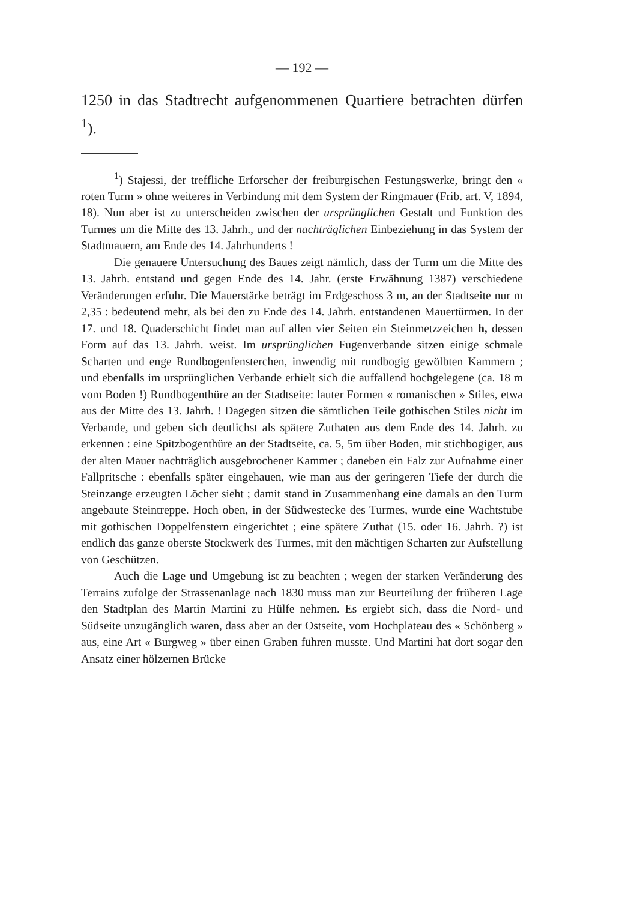— 192 —
1250 in das Stadtrecht aufgenommenen Quartiere betrachten dürfen <sup>1</sup>).
<sup>1</sup>) Stajessi, der treffliche Erforscher der freiburgischen Festungswerke, bringt den « roten Turm » ohne weiteres in Verbindung mit dem System der Ringmauer (Frib. art. V, 1894, 18). Nun aber ist zu unterscheiden zwischen der ursprünglichen Gestalt und Funktion des Turmes um die Mitte des 13. Jahrh., und der nachträglichen Einbeziehung in das System der Stadtmauern, am Ende des 14. Jahrhunderts !
Die genauere Untersuchung des Baues zeigt nämlich, dass der Turm um die Mitte des 13. Jahrh. entstand und gegen Ende des 14. Jahr. (erste Erwähnung 1387) verschiedene Veränderungen erfuhr. Die Mauerstärke beträgt im Erdgeschoss 3 m, an der Stadtseite nur m 2,35 : bedeutend mehr, als bei den zu Ende des 14. Jahrh. entstandenen Mauertürmen. In der 17. und 18. Quaderschicht findet man auf allen vier Seiten ein Steinmetzzeichen h, dessen Form auf das 13. Jahrh. weist. Im ursprünglichen Fugenverbande sitzen einige schmale Scharten und enge Rundbogenfensterchen, inwendig mit rundbogig gewölbten Kammern ; und ebenfalls im ursprünglichen Verbande erhielt sich die auffallend hochgelegene (ca. 18 m vom Boden !) Rundbogenthüre an der Stadtseite: lauter Formen « romanischen » Stiles, etwa aus der Mitte des 13. Jahrh. ! Dagegen sitzen die sämtlichen Teile gothischen Stiles nicht im Verbande, und geben sich deutlichst als spätere Zuthaten aus dem Ende des 14. Jahrh. zu erkennen : eine Spitzbogenthüre an der Stadtseite, ca. 5, 5m über Boden, mit stichbogiger, aus der alten Mauer nachträglich ausgebrochener Kammer ; daneben ein Falz zur Aufnahme einer Fallpritsche : ebenfalls später eingehauen, wie man aus der geringeren Tiefe der durch die Steinzange erzeugten Löcher sieht ; damit stand in Zusammenhang eine damals an den Turm angebaute Steintreppe. Hoch oben, in der Südwestecke des Turmes, wurde eine Wachtstube mit gothischen Doppelfenstern eingerichtet ; eine spätere Zuthat (15. oder 16. Jahrh. ?) ist endlich das ganze oberste Stockwerk des Turmes, mit den mächtigen Scharten zur Aufstellung von Geschützen.
Auch die Lage und Umgebung ist zu beachten ; wegen der starken Veränderung des Terrains zufolge der Strassenanlage nach 1830 muss man zur Beurteilung der früheren Lage den Stadtplan des Martin Martini zu Hülfe nehmen. Es ergiebt sich, dass die Nord- und Südseite unzugänglich waren, dass aber an der Ostseite, vom Hochplateau des « Schönberg » aus, eine Art « Burgweg » über einen Graben führen musste. Und Martini hat dort sogar den Ansatz einer hölzernen Brücke